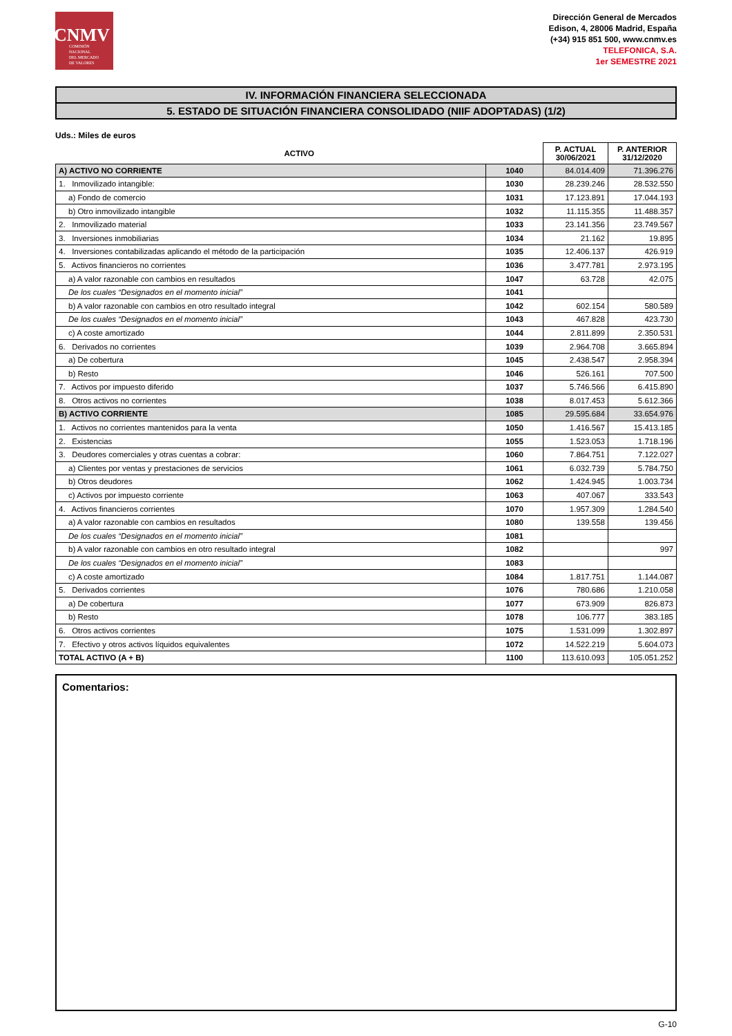CNMV
COMISIÓN
NACIONAL
DEL MERCADO
DE VALORES
Dirección General de Mercados
Edison, 4, 28006 Madrid, España
(+34) 915 851 500, www.cnmv.es
TELEFONICA, S.A.
1er SEMESTRE 2021
IV. INFORMACIÓN FINANCIERA SELECCIONADA
5. ESTADO DE SITUACIÓN FINANCIERA CONSOLIDADO (NIIF ADOPTADAS) (1/2)
Uds.: Miles de euros
| ACTIVO | | P. ACTUAL 30/06/2021 | P. ANTERIOR 31/12/2020 |
| --- | --- | --- | --- |
| A) ACTIVO NO CORRIENTE | 1040 | 84.014.409 | 71.396.276 |
| 1. Inmovilizado intangible: | 1030 | 28.239.246 | 28.532.550 |
| a) Fondo de comercio | 1031 | 17.123.891 | 17.044.193 |
| b) Otro inmovilizado intangible | 1032 | 11.115.355 | 11.488.357 |
| 2. Inmovilizado material | 1033 | 23.141.356 | 23.749.567 |
| 3. Inversiones inmobiliarias | 1034 | 21.162 | 19.895 |
| 4. Inversiones contabilizadas aplicando el método de la participación | 1035 | 12.406.137 | 426.919 |
| 5. Activos financieros no corrientes | 1036 | 3.477.781 | 2.973.195 |
| a) A valor razonable con cambios en resultados | 1047 | 63.728 | 42.075 |
| De los cuales “Designados en el momento inicial” | 1041 | | |
| b) A valor razonable con cambios en otro resultado integral | 1042 | 602.154 | 580.589 |
| De los cuales “Designados en el momento inicial” | 1043 | 467.828 | 423.730 |
| c) A coste amortizado | 1044 | 2.811.899 | 2.350.531 |
| 6. Derivados no corrientes | 1039 | 2.964.708 | 3.665.894 |
| a) De cobertura | 1045 | 2.438.547 | 2.958.394 |
| b) Resto | 1046 | 526.161 | 707.500 |
| 7. Activos por impuesto diferido | 1037 | 5.746.566 | 6.415.890 |
| 8. Otros activos no corrientes | 1038 | 8.017.453 | 5.612.366 |
| B) ACTIVO CORRIENTE | 1085 | 29.595.684 | 33.654.976 |
| 1. Activos no corrientes mantenidos para la venta | 1050 | 1.416.567 | 15.413.185 |
| 2. Existencias | 1055 | 1.523.053 | 1.718.196 |
| 3. Deudores comerciales y otras cuentas a cobrar: | 1060 | 7.864.751 | 7.122.027 |
| a) Clientes por ventas y prestaciones de servicios | 1061 | 6.032.739 | 5.784.750 |
| b) Otros deudores | 1062 | 1.424.945 | 1.003.734 |
| c) Activos por impuesto corriente | 1063 | 407.067 | 333.543 |
| 4. Activos financieros corrientes | 1070 | 1.957.309 | 1.284.540 |
| a) A valor razonable con cambios en resultados | 1080 | 139.558 | 139.456 |
| De los cuales “Designados en el momento inicial” | 1081 | | |
| b) A valor razonable con cambios en otro resultado integral | 1082 | | 997 |
| De los cuales “Designados en el momento inicial” | 1083 | | |
| c) A coste amortizado | 1084 | 1.817.751 | 1.144.087 |
| 5. Derivados corrientes | 1076 | 780.686 | 1.210.058 |
| a) De cobertura | 1077 | 673.909 | 826.873 |
| b) Resto | 1078 | 106.777 | 383.185 |
| 6. Otros activos corrientes | 1075 | 1.531.099 | 1.302.897 |
| 7. Efectivo y otros activos líquidos equivalentes | 1072 | 14.522.219 | 5.604.073 |
| TOTAL ACTIVO (A + B) | 1100 | 113.610.093 | 105.051.252 |
Comentarios:
G-10